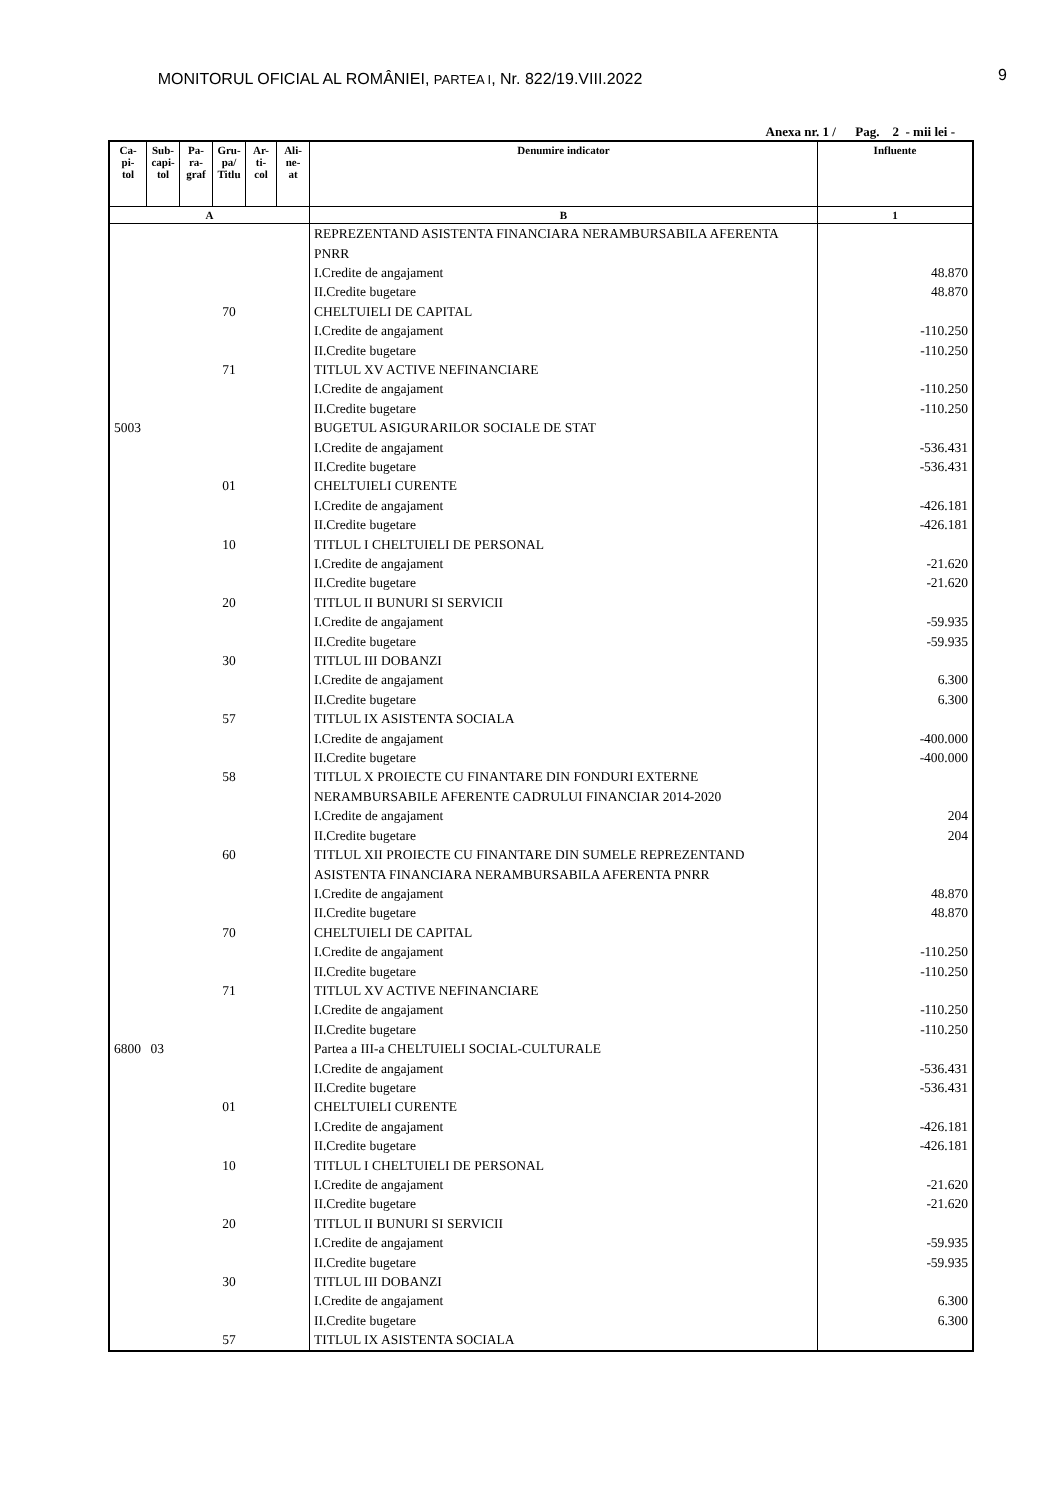MONITORUL OFICIAL AL ROMÂNIEI, PARTEA I, Nr. 822/19.VIII.2022 9
Anexa nr. 1 / Pag. 2 - mii lei -
| Ca- pi- tol | Sub- capi- tol | Pa- ra- graf | Gru- pa/ Titlu | Ar- ti- col | Ali- ne- at | Denumire indicator | Influente |
| --- | --- | --- | --- | --- | --- | --- | --- |
| A | | | | | | B | 1 |
| | | | | | | REPREZENTAND ASISTENTA FINANCIARA NERAMBURSABILA AFERENTA PNRR | |
| | | | | | | I.Credite de angajament | 48.870 |
| | | | | | | II.Credite bugetare | 48.870 |
| | | | 70 | | | CHELTUIELI DE CAPITAL | |
| | | | | | | I.Credite de angajament | -110.250 |
| | | | | | | II.Credite bugetare | -110.250 |
| | | | 71 | | | TITLUL XV ACTIVE NEFINANCIARE | |
| | | | | | | I.Credite de angajament | -110.250 |
| | | | | | | II.Credite bugetare | -110.250 |
| 5003 | | | | | | BUGETUL ASIGURARILOR SOCIALE DE STAT | |
| | | | | | | I.Credite de angajament | -536.431 |
| | | | | | | II.Credite bugetare | -536.431 |
| | | | 01 | | | CHELTUIELI CURENTE | |
| | | | | | | I.Credite de angajament | -426.181 |
| | | | | | | II.Credite bugetare | -426.181 |
| | | | 10 | | | TITLUL I CHELTUIELI DE PERSONAL | |
| | | | | | | I.Credite de angajament | -21.620 |
| | | | | | | II.Credite bugetare | -21.620 |
| | | | 20 | | | TITLUL II BUNURI SI SERVICII | |
| | | | | | | I.Credite de angajament | -59.935 |
| | | | | | | II.Credite bugetare | -59.935 |
| | | | 30 | | | TITLUL III DOBANZI | |
| | | | | | | I.Credite de angajament | 6.300 |
| | | | | | | II.Credite bugetare | 6.300 |
| | | | 57 | | | TITLUL IX ASISTENTA SOCIALA | |
| | | | | | | I.Credite de angajament | -400.000 |
| | | | | | | II.Credite bugetare | -400.000 |
| | | | 58 | | | TITLUL X PROIECTE CU FINANTARE DIN FONDURI EXTERNE NERAMBURSABILE AFERENTE CADRULUI FINANCIAR 2014-2020 | |
| | | | | | | I.Credite de angajament | 204 |
| | | | | | | II.Credite bugetare | 204 |
| | | | 60 | | | TITLUL XII PROIECTE CU FINANTARE DIN SUMELE REPREZENTAND ASISTENTA FINANCIARA NERAMBURSABILA AFERENTA PNRR | |
| | | | | | | I.Credite de angajament | 48.870 |
| | | | | | | II.Credite bugetare | 48.870 |
| | | | 70 | | | CHELTUIELI DE CAPITAL | |
| | | | | | | I.Credite de angajament | -110.250 |
| | | | | | | II.Credite bugetare | -110.250 |
| | | | 71 | | | TITLUL XV ACTIVE NEFINANCIARE | |
| | | | | | | I.Credite de angajament | -110.250 |
| | | | | | | II.Credite bugetare | -110.250 |
| 6800 | 03 | | | | | Partea a III-a CHELTUIELI SOCIAL-CULTURALE | |
| | | | | | | I.Credite de angajament | -536.431 |
| | | | | | | II.Credite bugetare | -536.431 |
| | | | 01 | | | CHELTUIELI CURENTE | |
| | | | | | | I.Credite de angajament | -426.181 |
| | | | | | | II.Credite bugetare | -426.181 |
| | | | 10 | | | TITLUL I CHELTUIELI DE PERSONAL | |
| | | | | | | I.Credite de angajament | -21.620 |
| | | | | | | II.Credite bugetare | -21.620 |
| | | | 20 | | | TITLUL II BUNURI SI SERVICII | |
| | | | | | | I.Credite de angajament | -59.935 |
| | | | | | | II.Credite bugetare | -59.935 |
| | | | 30 | | | TITLUL III DOBANZI | |
| | | | | | | I.Credite de angajament | 6.300 |
| | | | | | | II.Credite bugetare | 6.300 |
| | | | 57 | | | TITLUL IX ASISTENTA SOCIALA | |